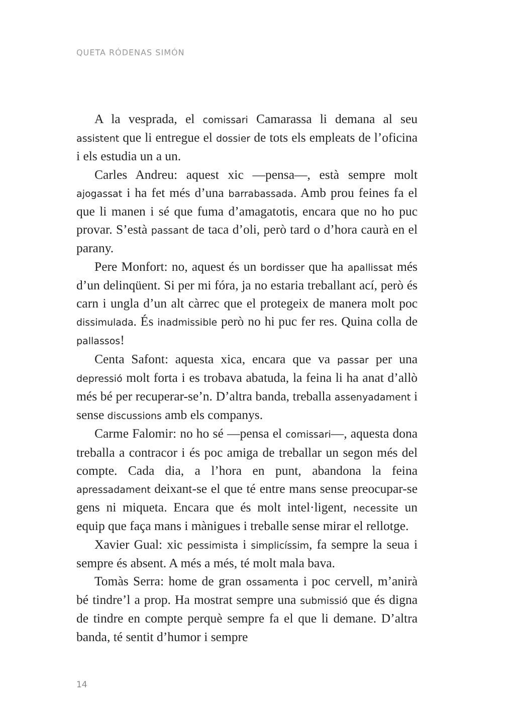QUETA RÓDENAS SIMÓN
A la vesprada, el comissari Camarassa li demana al seu assistent que li entregue el dossier de tots els empleats de l’oficina i els estudia un a un.
Carles Andreu: aquest xic —pensa—, està sempre molt ajogassat i ha fet més d’una barrabassada. Amb prou feines fa el que li manen i sé que fuma d’amagatotis, encara que no ho puc provar. S’està passant de taca d’oli, però tard o d’hora caurà en el parany.
Pere Monfort: no, aquest és un bordisser que ha apallissat més d’un delinqüent. Si per mi fóra, ja no estaria treballant ací, però és carn i ungla d’un alt càrrec que el protegeix de manera molt poc dissimulada. És inadmissible però no hi puc fer res. Quina colla de pallassos!
Centa Safont: aquesta xica, encara que va passar per una depressió molt forta i es trobava abatuda, la feina li ha anat d’allò més bé per recuperar-se’n. D’altra banda, treballa assenyadament i sense discussions amb els companys.
Carme Falomir: no ho sé —pensa el comissari—, aquesta dona treballa a contracor i és poc amiga de treballar un segon més del compte. Cada dia, a l’hora en punt, abandona la feina apressadament deixant-se el que té entre mans sense preocupar-se gens ni miqueta. Encara que és molt intel·ligent, necessite un equip que faça mans i mànigues i treballe sense mirar el rellotge.
Xavier Gual: xic pessimista i simplicíssim, fa sempre la seua i sempre és absent. A més a més, té molt mala bava.
Tomàs Serra: home de gran ossamenta i poc cervell, m’anirà bé tindre’l a prop. Ha mostrat sempre una submissió que és digna de tindre en compte perquè sempre fa el que li demane. D’altra banda, té sentit d’humor i sempre
14